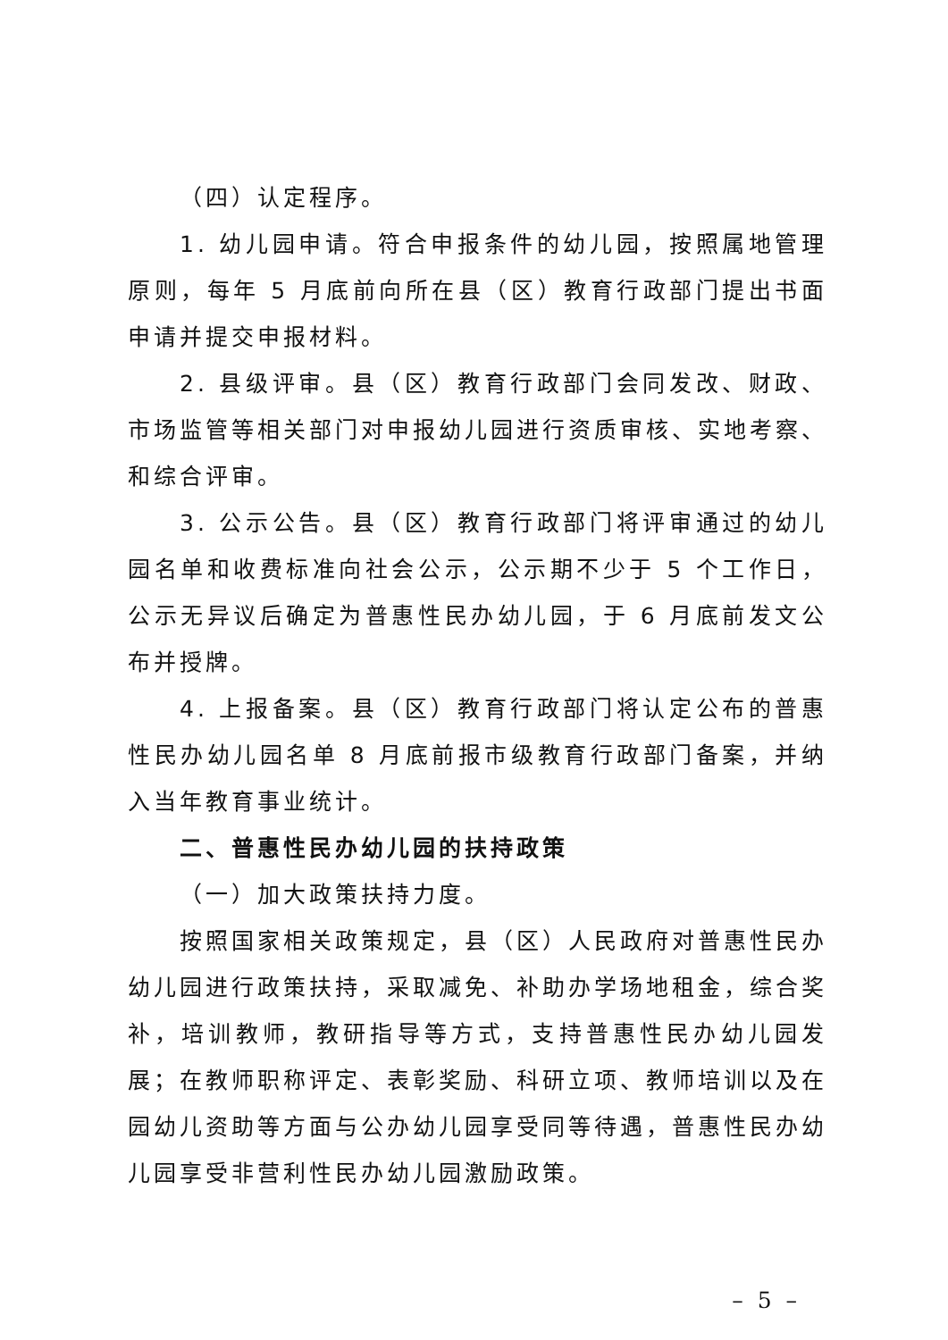（四）认定程序。
1. 幼儿园申请。符合申报条件的幼儿园，按照属地管理原则，每年 5 月底前向所在县（区）教育行政部门提出书面申请并提交申报材料。
2. 县级评审。县（区）教育行政部门会同发改、财政、市场监管等相关部门对申报幼儿园进行资质审核、实地考察、和综合评审。
3. 公示公告。县（区）教育行政部门将评审通过的幼儿园名单和收费标准向社会公示，公示期不少于 5 个工作日，公示无异议后确定为普惠性民办幼儿园，于 6 月底前发文公布并授牌。
4. 上报备案。县（区）教育行政部门将认定公布的普惠性民办幼儿园名单 8 月底前报市级教育行政部门备案，并纳入当年教育事业统计。
二、普惠性民办幼儿园的扶持政策
（一）加大政策扶持力度。
按照国家相关政策规定，县（区）人民政府对普惠性民办幼儿园进行政策扶持，采取减免、补助办学场地租金，综合奖补，培训教师，教研指导等方式，支持普惠性民办幼儿园发展；在教师职称评定、表彰奖励、科研立项、教师培训以及在园幼儿资助等方面与公办幼儿园享受同等待遇，普惠性民办幼儿园享受非营利性民办幼儿园激励政策。
– 5 –